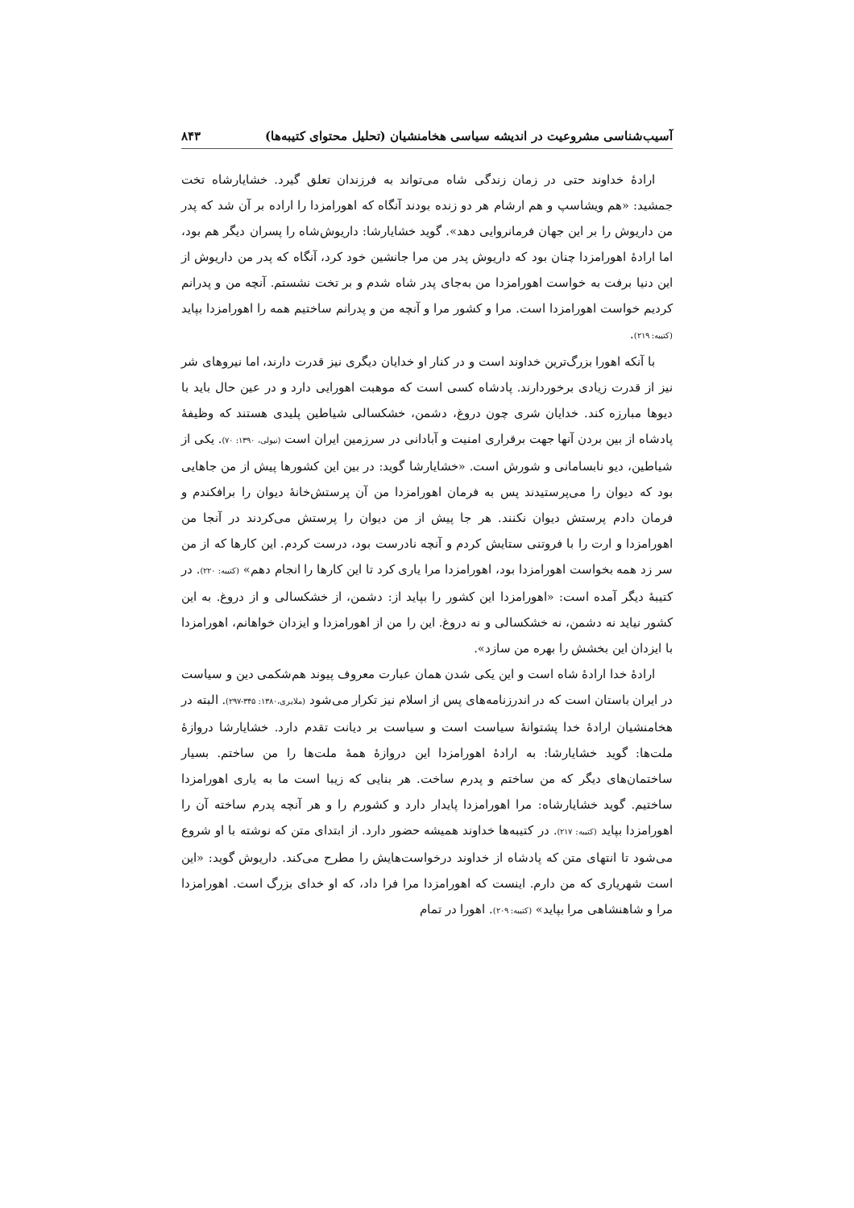آسیب‌شناسی مشروعیت در اندیشه سیاسی هخامنشیان (تحلیل محتوای کتیبه‌ها) ۸۴۳
ارادهٔ خداوند حتی در زمان زندگی شاه می‌تواند به فرزندان تعلق گیرد. خشایارشاه تخت جمشید: «هم ویشاسپ و هم ارشام هر دو زنده بودند آنگاه که اهورامزدا را اراده بر آن شد که پدر من داریوش را بر این جهان فرمانروایی دهد». گوید خشایارشا: داریوش‌شاه را پسران دیگر هم بود، اما ارادهٔ اهورامزدا چنان بود که داریوش پدر من مرا جانشین خود کرد، آنگاه که پدر من داریوش از این دنیا برفت به خواست اهورامزدا من به‌جای پدر شاه شدم و بر تخت نشستم. آنچه من و پدرانم کردیم خواست اهورامزدا است. مرا و کشور مرا و آنچه من و پدرانم ساختیم همه را اهورامزدا بپاید (کتیبه: ۲۱۹).
با آنکه اهورا بزرگ‌ترین خداوند است و در کنار او خدایان دیگری نیز قدرت دارند، اما نیروهای شر نیز از قدرت زیادی برخوردارند. پادشاه کسی است که موهبت اهورایی دارد و در عین حال باید با دیوها مبارزه کند. خدایان شری چون دروغ، دشمن، خشکسالی شیاطین پلیدی هستند که وظیفهٔ پادشاه از بین بردن آنها جهت برقراری امنیت و آبادانی در سرزمین ایران است (نیولی، ۱۳۹۰: ۷۰). یکی از شیاطین، دیو نابسامانی و شورش است. «خشایارشا گوید: در بین این کشورها پیش از من جاهایی بود که دیوان را می‌پرستیدند پس به فرمان اهورامزدا من آن پرستش‌خانهٔ دیوان را برافکندم و فرمان دادم پرستش دیوان نکنند. هر جا پیش از من دیوان را پرستش می‌کردند در آنجا من اهورامزدا و ارت را با فروتنی ستایش کردم و آنچه نادرست بود، درست کردم. این کارها که از من سر زد همه بخواست اهورامزدا بود، اهورامزدا مرا یاری کرد تا این کارها را انجام دهم» (کتیبه: ۲۲۰). در کتیبهٔ دیگر آمده است: «اهورامزدا این کشور را بپاید از: دشمن، از خشکسالی و از دروغ. به این کشور نیاید نه دشمن، نه خشکسالی و نه دروغ. این را من از اهورامزدا و ایزدان خواهانم، اهورامزدا با ایزدان این بخشش را بهره من سازد».
ارادهٔ خدا ارادهٔ شاه است و این یکی شدن همان عبارت معروف پیوند هم‌شکمی دین و سیاست در ایران باستان است که در اندرزنامه‌های پس از اسلام نیز تکرار می‌شود (ملایری،۱۳۸۰: ۳۴۵-۲۹۷). البته در هخامنشیان ارادهٔ خدا پشتوانهٔ سیاست است و سیاست بر دیانت تقدم دارد. خشایارشا دروازهٔ ملت‌ها: گوید خشایارشا: به ارادهٔ اهورامزدا این دروازهٔ همهٔ ملت‌ها را من ساختم. بسیار ساختمان‌های دیگر که من ساختم و پدرم ساخت. هر بنایی که زیبا است ما به یاری اهورامزدا ساختیم. گوید خشایارشاه: مرا اهورامزدا پایدار دارد و کشورم را و هر آنچه پدرم ساخته آن را اهورامزدا بپاید (کتیبه: ۲۱۷). در کتیبه‌ها خداوند همیشه حضور دارد. از ابتدای متن که نوشته با او شروع می‌شود تا انتهای متن که پادشاه از خداوند درخواست‌هایش را مطرح می‌کند. داریوش گوید: «این است شهریاری که من دارم. اینست که اهورامزدا مرا فرا داد، که او خدای بزرگ است. اهورامزدا مرا و شاهنشاهی مرا بپاید» (کتیبه: ۲۰۹). اهورا در تمام